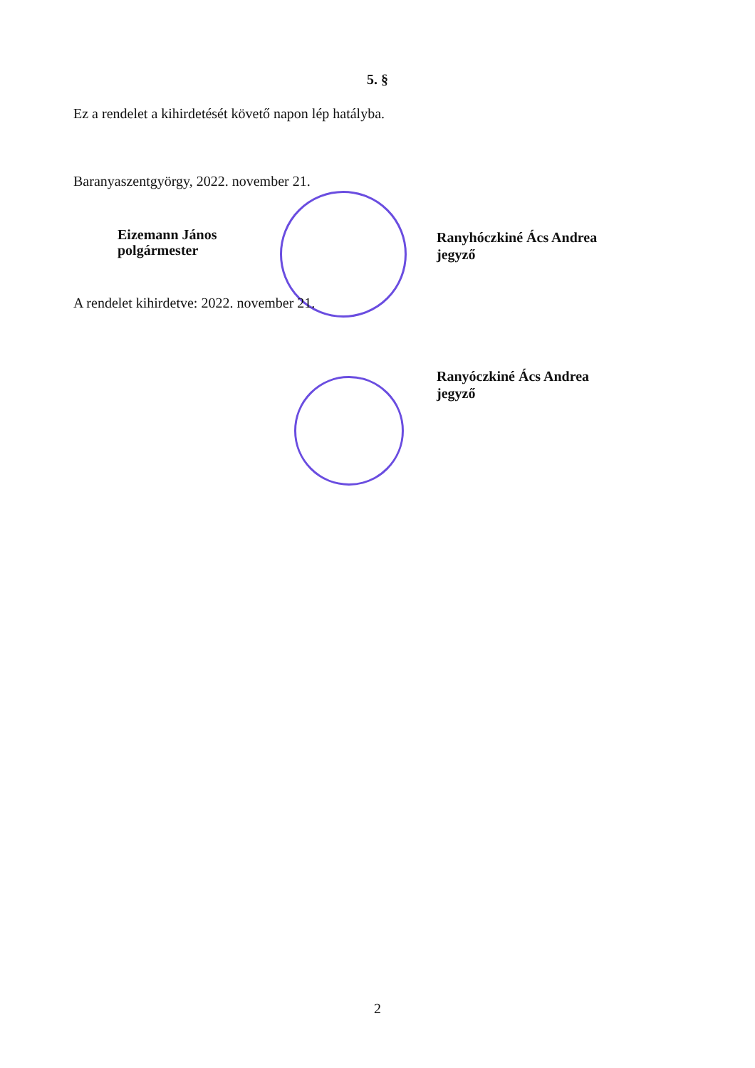5. §
Ez a rendelet a kihirdetését követő napon lép hatályba.
Baranyaszentgyörgy, 2022. november 21.
Eizemann János
polgármester
Ranyhóczkiné Ács Andrea
jegyző
A rendelet kihirdetve: 2022. november 21.
Ranyóczkiné Ács Andrea
jegyző
2